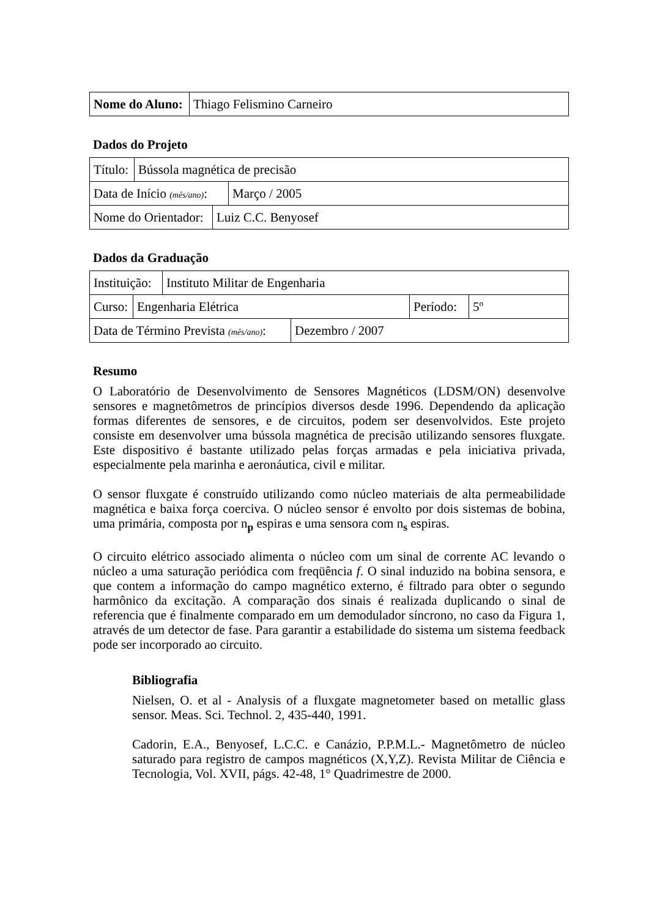| Nome do Aluno: | Thiago Felismino Carneiro |
Dados do Projeto
| Título: | Bússola magnética de precisão |
| Data de Início (mês/ano) : | Março / 2005 |
| Nome do Orientador: | Luiz C.C. Benyosef |
Dados da Graduação
| Instituição: | Instituto Militar de Engenharia |
| Curso: | Engenharia Elétrica | Período: | 5º |
| Data de Término Prevista (mês/ano) : | Dezembro / 2007 |
Resumo
O Laboratório de Desenvolvimento de Sensores Magnéticos (LDSM/ON) desenvolve sensores e magnetômetros de princípios diversos desde 1996. Dependendo da aplicação formas diferentes de sensores, e de circuitos, podem ser desenvolvidos. Este projeto consiste em desenvolver uma bússola magnética de precisão utilizando sensores fluxgate. Este dispositivo é bastante utilizado pelas forças armadas e pela iniciativa privada, especialmente pela marinha e aeronáutica, civil e militar.
O sensor fluxgate é construído utilizando como núcleo materiais de alta permeabilidade magnética e baixa força coerciva. O núcleo sensor é envolto por dois sistemas de bobina, uma primária, composta por n<sub>p</sub> espiras e uma sensora com n<sub>s</sub> espiras.
O circuito elétrico associado alimenta o núcleo com um sinal de corrente AC levando o núcleo a uma saturação periódica com freqüência f. O sinal induzido na bobina sensora, e que contem a informação do campo magnético externo, é filtrado para obter o segundo harmônico da excitação. A comparação dos sinais é realizada duplicando o sinal de referencia que é finalmente comparado em um demodulador síncrono, no caso da Figura 1, através de um detector de fase. Para garantir a estabilidade do sistema um sistema feedback pode ser incorporado ao circuito.
Bibliografia
Nielsen, O. et al - Analysis of a fluxgate magnetometer based on metallic glass sensor. Meas. Sci. Technol. 2, 435-440, 1991.
Cadorin, E.A., Benyosef, L.C.C. e Canázio, P.P.M.L.- Magnetômetro de núcleo saturado para registro de campos magnéticos (X,Y,Z). Revista Militar de Ciência e Tecnologia, Vol. XVII, págs. 42-48, 1° Quadrimestre de 2000.